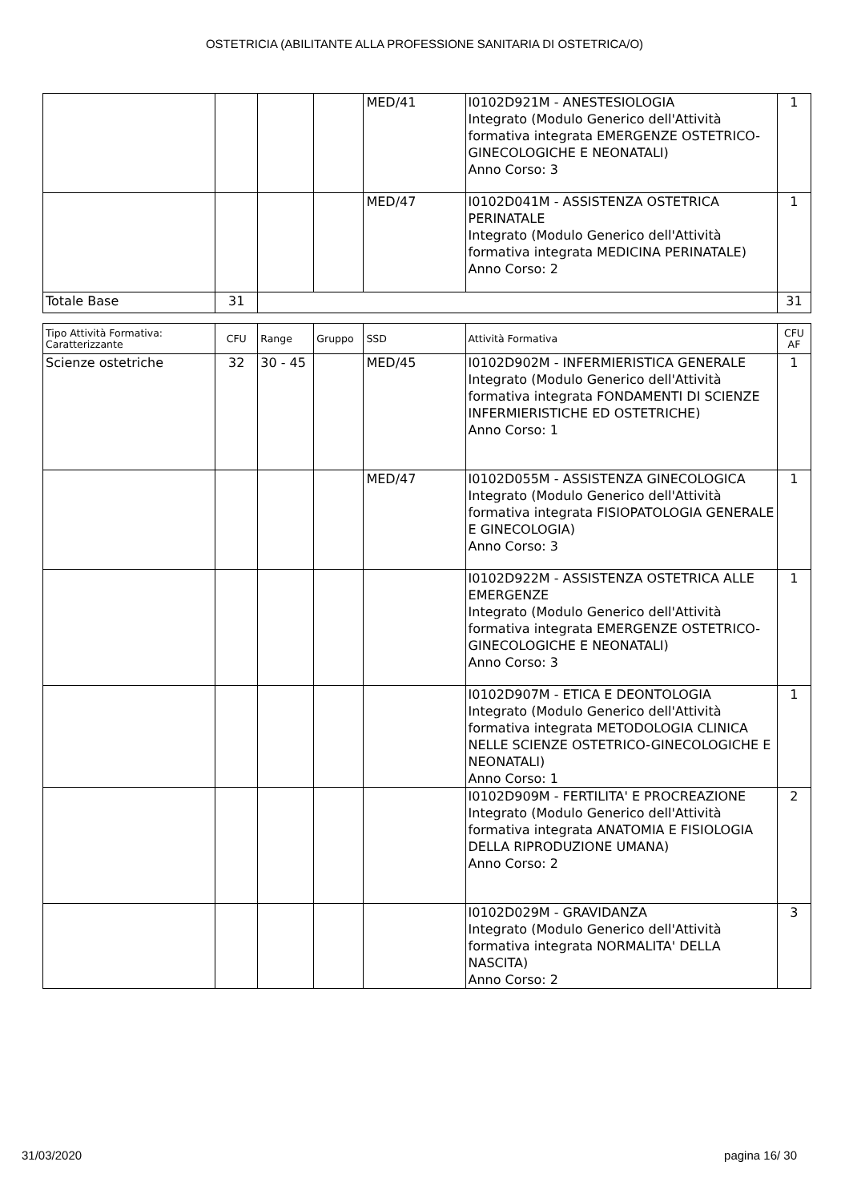OSTETRICIA (ABILITANTE ALLA PROFESSIONE SANITARIA DI OSTETRICA/O)
| | | | | MED/41 | I0102D921M - ANESTESIOLOGIA Integrato (Modulo Generico dell'Attività formativa integrata EMERGENZE OSTETRICO-GINECOLOGICHE E NEONATALI) Anno Corso: 3 | 1 |
| | | | | MED/47 | I0102D041M - ASSISTENZA OSTETRICA PERINATALE Integrato (Modulo Generico dell'Attività formativa integrata MEDICINA PERINATALE) Anno Corso: 2 | 1 |
| Totale Base | 31 | | | | | 31 |
| Tipo Attività Formativa: Caratterizzante | CFU | Range | Gruppo | SSD | Attività Formativa | CFU AF |
| --- | --- | --- | --- | --- | --- | --- |
| Scienze ostetriche | 32 | 30 - 45 | | MED/45 | I0102D902M - INFERMIERISTICA GENERALE Integrato (Modulo Generico dell'Attività formativa integrata FONDAMENTI DI SCIENZE INFERMIERISTICHE ED OSTETRICHE) Anno Corso: 1 | 1 |
| | | | | MED/47 | I0102D055M - ASSISTENZA GINECOLOGICA Integrato (Modulo Generico dell'Attività formativa integrata FISIOPATOLOGIA GENERALE E GINECOLOGIA) Anno Corso: 3 | 1 |
| | | | | | I0102D922M - ASSISTENZA OSTETRICA ALLE EMERGENZE Integrato (Modulo Generico dell'Attività formativa integrata EMERGENZE OSTETRICO-GINECOLOGICHE E NEONATALI) Anno Corso: 3 | 1 |
| | | | | | I0102D907M - ETICA E DEONTOLOGIA Integrato (Modulo Generico dell'Attività formativa integrata METODOLOGIA CLINICA NELLE SCIENZE OSTETRICO-GINECOLOGICHE E NEONATALI) Anno Corso: 1 | 1 |
| | | | | | I0102D909M - FERTILITA' E PROCREAZIONE Integrato (Modulo Generico dell'Attività formativa integrata ANATOMIA E FISIOLOGIA DELLA RIPRODUZIONE UMANA) Anno Corso: 2 | 2 |
| | | | | | I0102D029M - GRAVIDANZA Integrato (Modulo Generico dell'Attività formativa integrata NORMALITA' DELLA NASCITA) Anno Corso: 2 | 3 |
31/03/2020 pagina 16/ 30